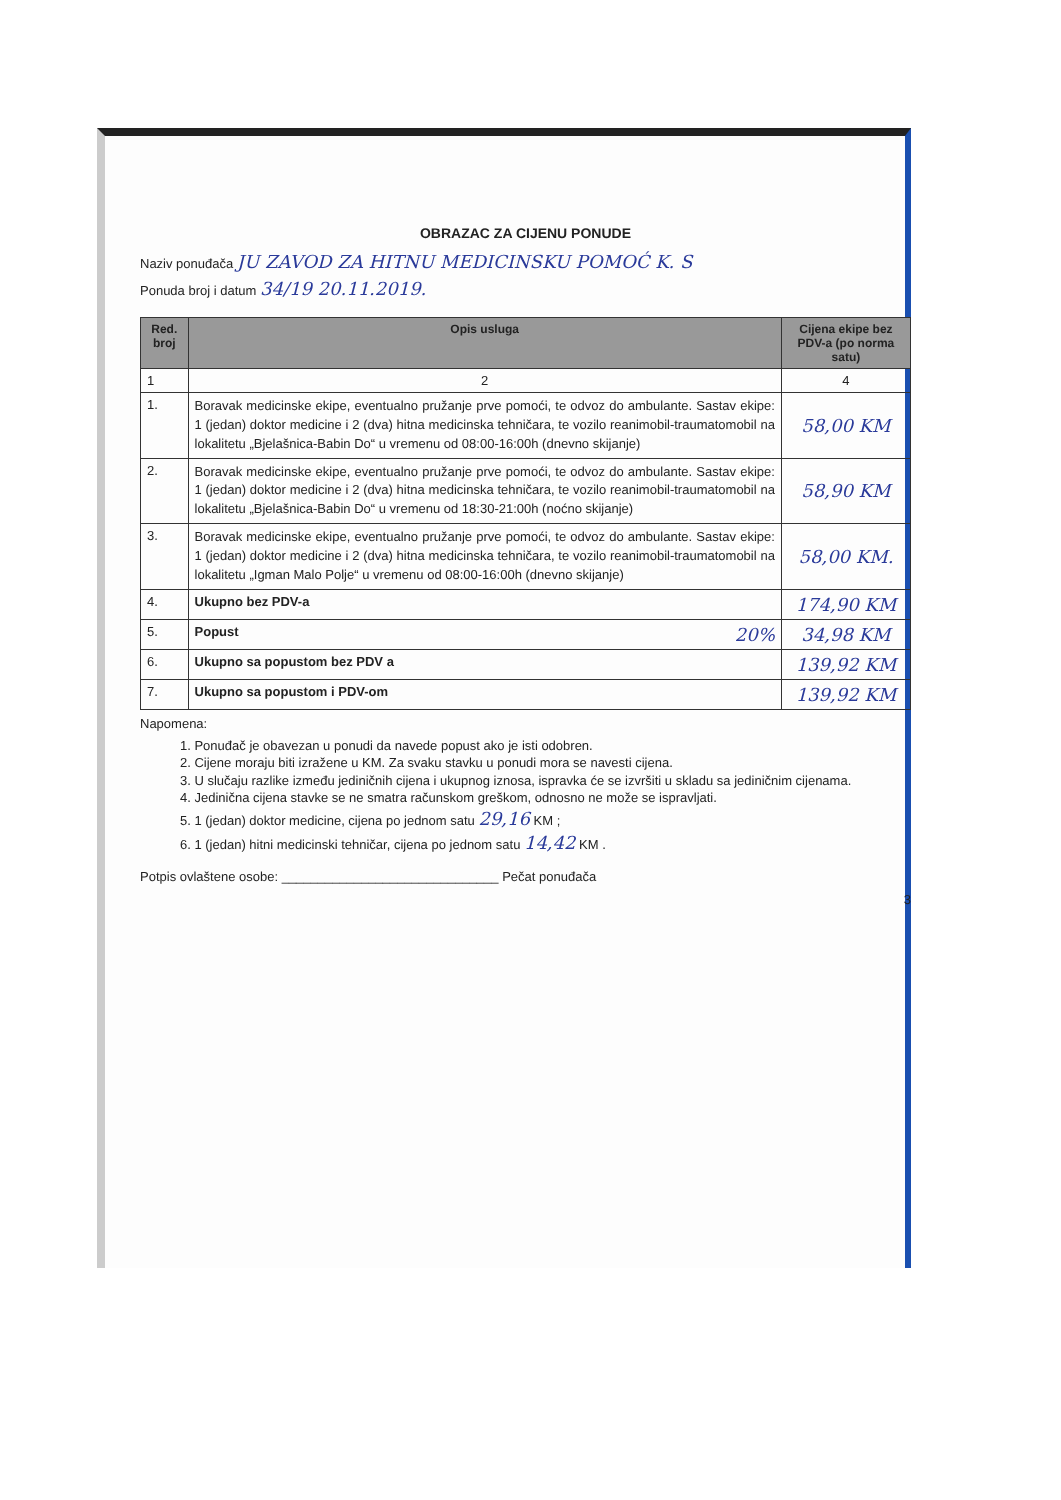OBRAZAC ZA CIJENU PONUDE
Naziv ponuđača JU ZAVOD ZA HITNU MEDICINSKU POMOĆ K. S
Ponuda broj i datum 34/19 20.11.2019.
| Red. broj | Opis usluga | Cijena ekipe bez PDV-a (po norma satu) |
| --- | --- | --- |
| 1 | 2 | 4 |
| 1. | Boravak medicinske ekipe, eventualno pružanje prve pomoći, te odvoz do ambulante. Sastav ekipe: 1 (jedan) doktor medicine i 2 (dva) hitna medicinska tehničara, te vozilo reanimobil-traumatomobil na lokalitetu „Bjelašnica-Babin Do“ u vremenu od 08:00-16:00h (dnevno skijanje) | 58,00 KM |
| 2. | Boravak medicinske ekipe, eventualno pružanje prve pomoći, te odvoz do ambulante. Sastav ekipe: 1 (jedan) doktor medicine i 2 (dva) hitna medicinska tehničara, te vozilo reanimobil-traumatomobil na lokalitetu „Bjelašnica-Babin Do“ u vremenu od 18:30-21:00h (noćno skijanje) | 58,90 KM |
| 3. | Boravak medicinske ekipe, eventualno pružanje prve pomoći, te odvoz do ambulante. Sastav ekipe: 1 (jedan) doktor medicine i 2 (dva) hitna medicinska tehničara, te vozilo reanimobil-traumatomobil na lokalitetu „Igman Malo Polje“ u vremenu od 08:00-16:00h (dnevno skijanje) | 58,00 KM. |
| 4. | Ukupno bez PDV-a | 174,90 KM |
| 5. | Popust 20% | 34,98 KM |
| 6. | Ukupno sa popustom bez PDV a | 139,92 KM |
| 7. | Ukupno sa popustom i PDV-om | 139,92 KM |
Napomena:
1. Ponuđač je obavezan u ponudi da navede popust ako je isti odobren.
2. Cijene moraju biti izražene u KM. Za svaku stavku u ponudi mora se navesti cijena.
3. U slučaju razlike između jediničnih cijena i ukupnog iznosa, ispravka će se izvršiti u skladu sa jediničnim cijenama.
4. Jedinična cijena stavke se ne smatra računskom greškom, odnosno ne može se ispravljati.
5. 1 (jedan) doktor medicine, cijena po jednom satu 29,16 KM ;
6. 1 (jedan) hitni medicinski tehničar, cijena po jednom satu 14,42 KM .
Potpis ovlaštene osobe: ______________________________ Pečat ponuđača
3